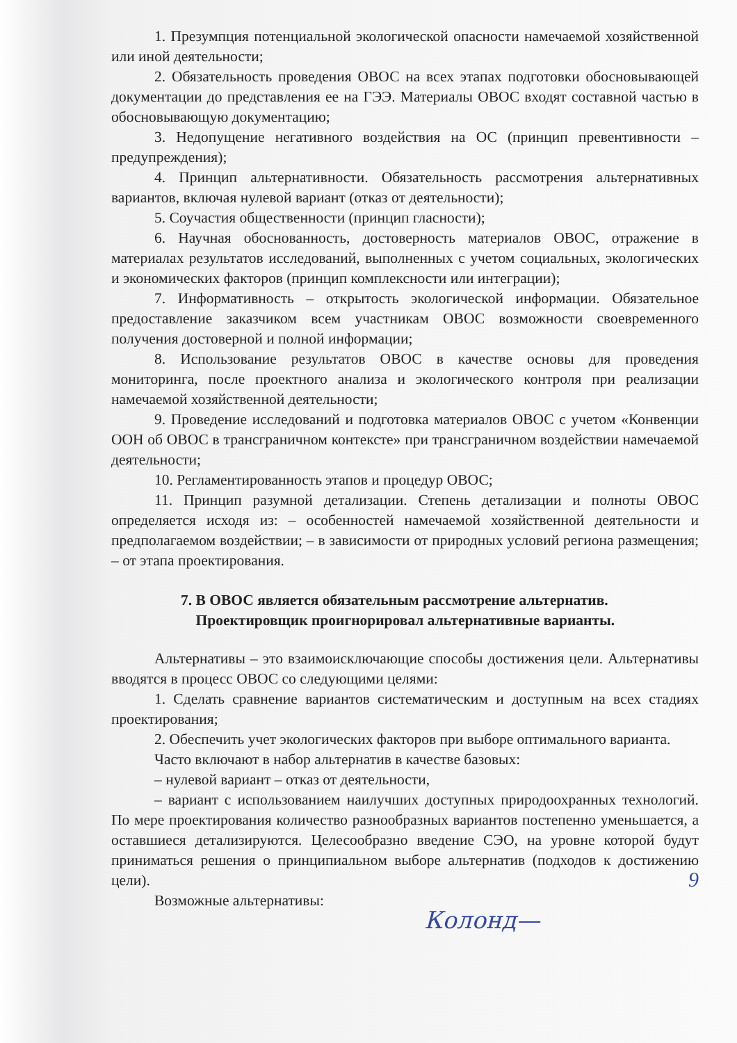1. Презумпция потенциальной экологической опасности намечаемой хозяйственной или иной деятельности;
2. Обязательность проведения ОВОС на всех этапах подготовки обосновывающей документации до представления ее на ГЭЭ. Материалы ОВОС входят составной частью в обосновывающую документацию;
3. Недопущение негативного воздействия на ОС (принцип превентивности – предупреждения);
4. Принцип альтернативности. Обязательность рассмотрения альтернативных вариантов, включая нулевой вариант (отказ от деятельности);
5. Соучастия общественности (принцип гласности);
6. Научная обоснованность, достоверность материалов ОВОС, отражение в материалах результатов исследований, выполненных с учетом социальных, экологических и экономических факторов (принцип комплексности или интеграции);
7. Информативность – открытость экологической информации. Обязательное предоставление заказчиком всем участникам ОВОС возможности своевременного получения достоверной и полной информации;
8. Использование результатов ОВОС в качестве основы для проведения мониторинга, после проектного анализа и экологического контроля при реализации намечаемой хозяйственной деятельности;
9. Проведение исследований и подготовка материалов ОВОС с учетом «Конвенции ООН об ОВОС в трансграничном контексте» при трансграничном воздействии намечаемой деятельности;
10. Регламентированность этапов и процедур ОВОС;
11. Принцип разумной детализации. Степень детализации и полноты ОВОС определяется исходя из: – особенностей намечаемой хозяйственной деятельности и предполагаемом воздействии; – в зависимости от природных условий региона размещения; – от этапа проектирования.
7. В ОВОС является обязательным рассмотрение альтернатив.
Проектировщик проигнорировал альтернативные варианты.
Альтернативы – это взаимоисключающие способы достижения цели. Альтернативы вводятся в процесс ОВОС со следующими целями:
1. Сделать сравнение вариантов систематическим и доступным на всех стадиях проектирования;
2. Обеспечить учет экологических факторов при выборе оптимального варианта.
Часто включают в набор альтернатив в качестве базовых:
– нулевой вариант – отказ от деятельности,
– вариант с использованием наилучших доступных природоохранных технологий. По мере проектирования количество разнообразных вариантов постепенно уменьшается, а оставшиеся детализируются. Целесообразно введение СЭО, на уровне которой будут приниматься решения о принципиальном выборе альтернатив (подходов к достижению цели).
Возможные альтернативы:
9
Колонд—